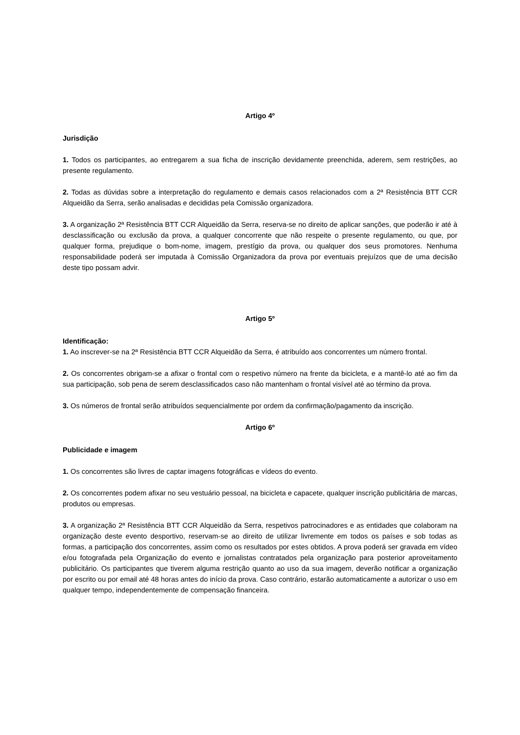Artigo 4º
Jurisdição
1. Todos os participantes, ao entregarem a sua ficha de inscrição devidamente preenchida, aderem, sem restrições, ao presente regulamento.
2. Todas as dúvidas sobre a interpretação do regulamento e demais casos relacionados com a 2ª Resistência BTT CCR Alqueidão da Serra, serão analisadas e decididas pela Comissão organizadora.
3. A organização 2ª Resistência BTT CCR Alqueidão da Serra, reserva-se no direito de aplicar sanções, que poderão ir até à desclassificação ou exclusão da prova, a qualquer concorrente que não respeite o presente regulamento, ou que, por qualquer forma, prejudique o bom-nome, imagem, prestígio da prova, ou qualquer dos seus promotores. Nenhuma responsabilidade poderá ser imputada à Comissão Organizadora da prova por eventuais prejuízos que de uma decisão deste tipo possam advir.
Artigo 5º
Identificação:
1. Ao inscrever-se na 2ª Resistência BTT CCR Alqueidão da Serra, é atribuído aos concorrentes um número frontal.
2. Os concorrentes obrigam-se a afixar o frontal com o respetivo número na frente da bicicleta, e a mantê-lo até ao fim da sua participação, sob pena de serem desclassificados caso não mantenham o frontal visível até ao término da prova.
3. Os números de frontal serão atribuídos sequencialmente por ordem da confirmação/pagamento da inscrição.
Artigo 6º
Publicidade e imagem
1. Os concorrentes são livres de captar imagens fotográficas e vídeos do evento.
2. Os concorrentes podem afixar no seu vestuário pessoal, na bicicleta e capacete, qualquer inscrição publicitária de marcas, produtos ou empresas.
3. A organização 2ª Resistência BTT CCR Alqueidão da Serra, respetivos patrocinadores e as entidades que colaboram na organização deste evento desportivo, reservam-se ao direito de utilizar livremente em todos os países e sob todas as formas, a participação dos concorrentes, assim como os resultados por estes obtidos. A prova poderá ser gravada em vídeo e/ou fotografada pela Organização do evento e jornalistas contratados pela organização para posterior aproveitamento publicitário. Os participantes que tiverem alguma restrição quanto ao uso da sua imagem, deverão notificar a organização por escrito ou por email até 48 horas antes do início da prova. Caso contrário, estarão automaticamente a autorizar o uso em qualquer tempo, independentemente de compensação financeira.